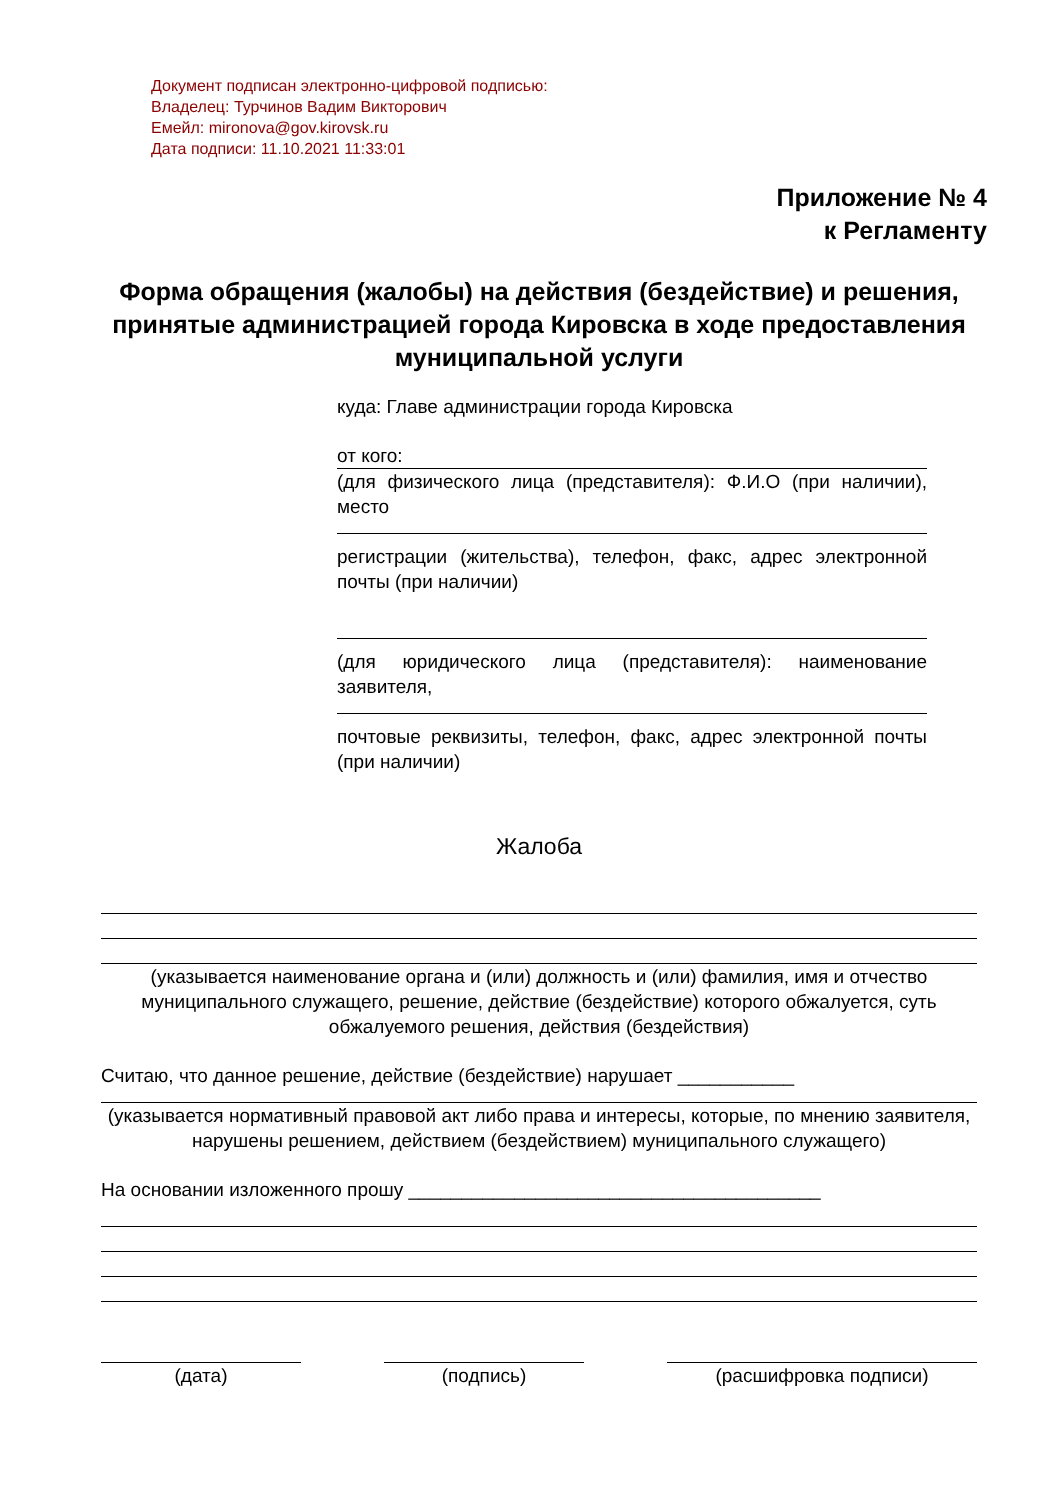Документ подписан электронно-цифровой подписью:
Владелец: Турчинов Вадим Викторович
Емейл: mironova@gov.kirovsk.ru
Дата подписи: 11.10.2021 11:33:01
Приложение № 4
к Регламенту
Форма обращения (жалобы) на действия (бездействие) и решения, принятые администрацией города Кировска в ходе предоставления муниципальной услуги
куда: Главе администрации города Кировска
от кого:
(для физического лица (представителя): Ф.И.О (при наличии), место
регистрации (жительства), телефон, факс, адрес электронной почты (при наличии)
(для юридического лица (представителя): наименование заявителя,
почтовые реквизиты, телефон, факс, адрес электронной почты (при наличии)
Жалоба
(указывается наименование органа и (или) должность и (или) фамилия, имя и отчество муниципального служащего, решение, действие (бездействие) которого обжалуется, суть обжалуемого решения, действия (бездействия)
Считаю, что данное решение, действие (бездействие) нарушает ___________
(указывается нормативный правовой акт либо права и интересы, которые, по мнению заявителя, нарушены решением, действием (бездействием) муниципального служащего)
На основании изложенного прошу _______________________________________
(дата) (подпись) (расшифровка подписи)